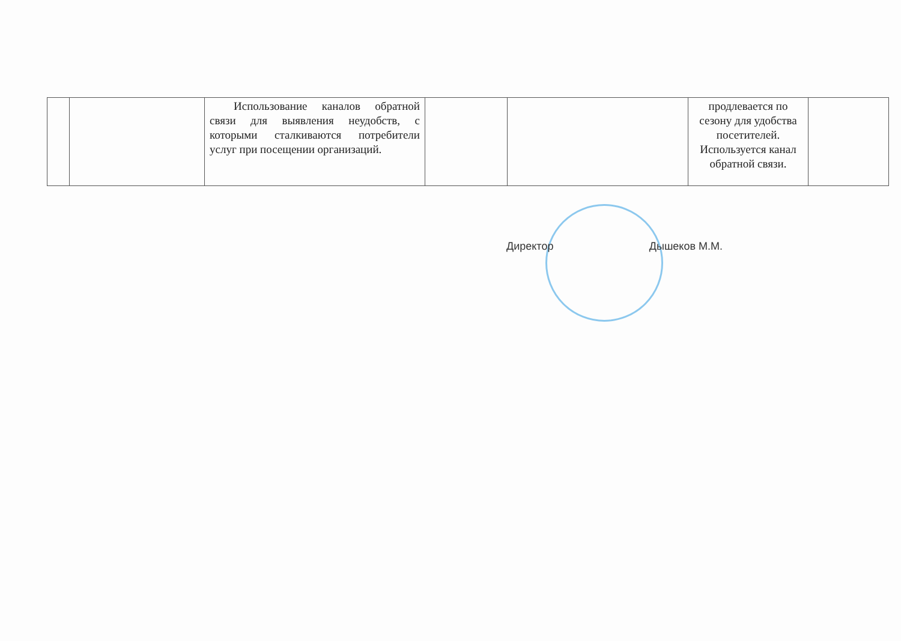| | | Использование каналов обратной связи для выявления неудобств, с которыми сталкиваются потребители услуг при посещении организаций. | | | продлевается по сезону для удобства посетителей. Используется канал обратной связи. | |
Директор Дышеков М.М.